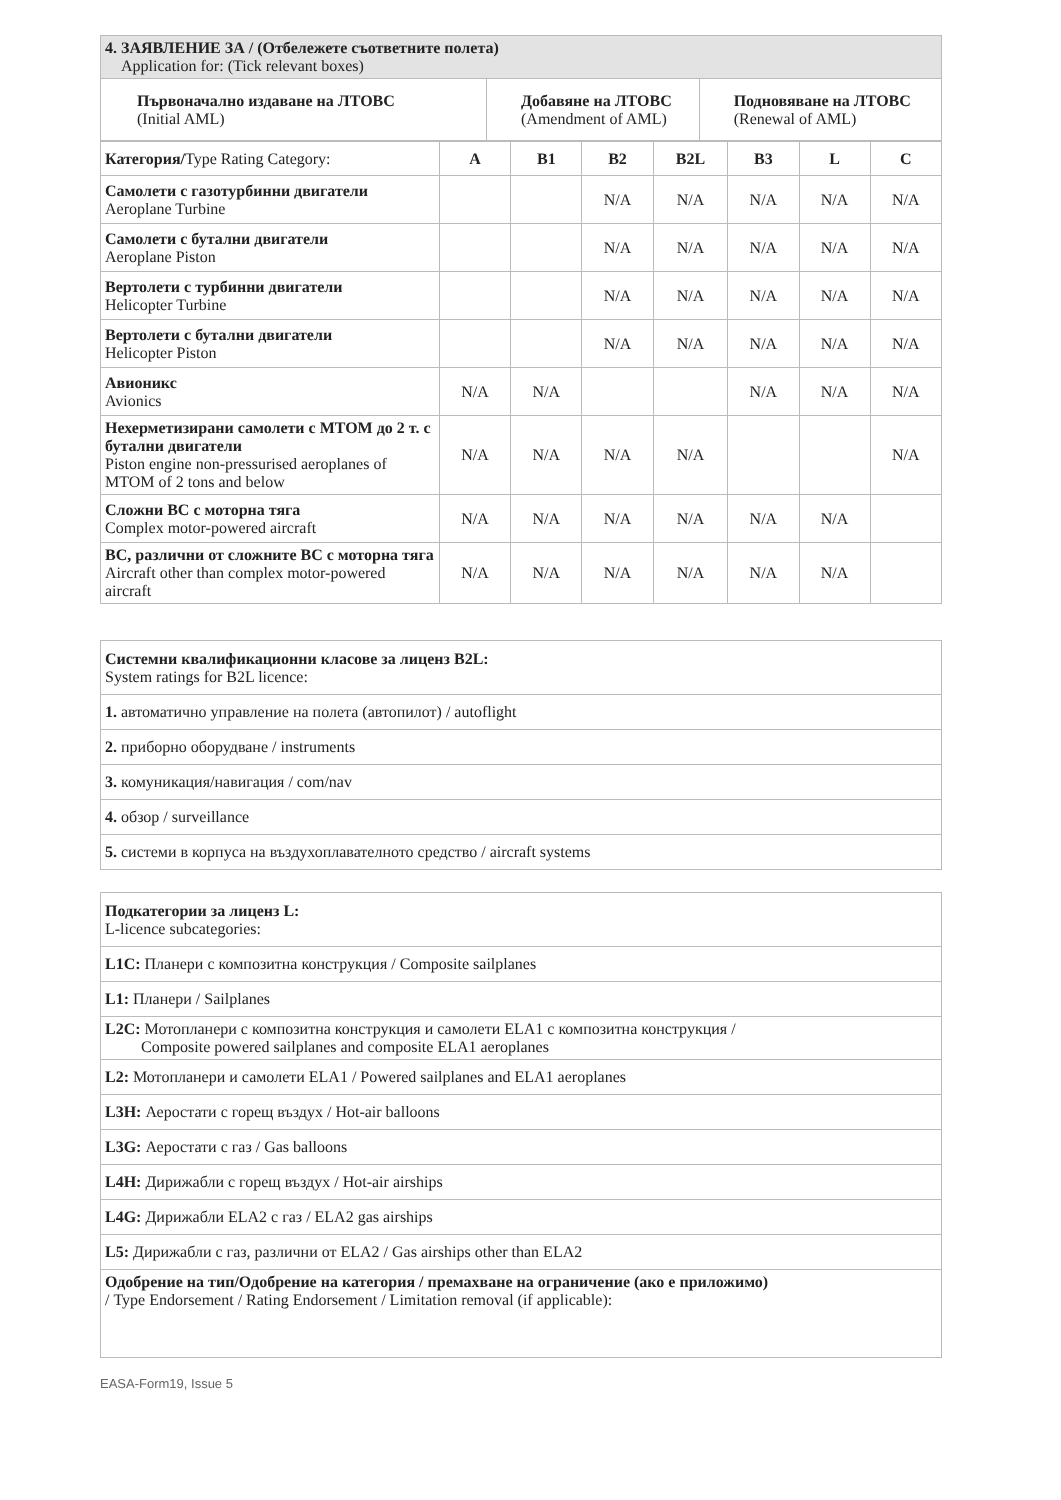| 4. ЗАЯВЛЕНИЕ ЗА / (Отбележете съответните полета) Application for: (Tick relevant boxes) | | |
| Първоначално издаване на ЛТОВС (Initial AML) | Добавяне на ЛТОВС (Amendment of AML) | Подновяване на ЛТОВС (Renewal of AML) |
| Категория/ Type Rating Category: | A | B1 | B2 | B2L | B3 | L | C |
| Самолети с газотурбинни двигатели Aeroplane Turbine | | | N/A | N/A | N/A | N/A | N/A |
| Самолети с бутални двигатели Aeroplane Piston | | | N/A | N/A | N/A | N/A | N/A |
| Вертолети с турбинни двигатели Helicopter Turbine | | | N/A | N/A | N/A | N/A | N/A |
| Вертолети с бутални двигатели Helicopter Piston | | | N/A | N/A | N/A | N/A | N/A |
| Авионикс Avionics | N/A | N/A | | | N/A | N/A | N/A |
| Нехерметизирани самолети с MTOM до 2 т. с бутални двигатели Piston engine non-pressurised aeroplanes of MTOM of 2 tons and below | N/A | N/A | N/A | N/A | | | N/A |
| Сложни ВС с моторна тяга Complex motor-powered aircraft | N/A | N/A | N/A | N/A | N/A | N/A | |
| ВС, различни от сложните ВС с моторна тяга Aircraft other than complex motor-powered aircraft | N/A | N/A | N/A | N/A | N/A | N/A | |
| Системни квалификационни класове за лиценз B2L: System ratings for B2L licence: |
| 1. автоматично управление на полета (автопилот) / autoflight |
| 2. приборно оборудване / instruments |
| 3. комуникация/навигация / com/nav |
| 4. обзор / surveillance |
| 5. системи в корпуса на въздухоплавателното средство / aircraft systems |
| Подкатегории за лиценз L: L-licence subcategories: |
| L1C: Планери с композитна конструкция / Composite sailplanes |
| L1: Планери / Sailplanes |
| L2C: Мотопланери с композитна конструкция и самолети ELA1 с композитна конструкция / Composite powered sailplanes and composite ELA1 aeroplanes |
| L2: Мотопланери и самолети ELA1 / Powered sailplanes and ELA1 aeroplanes |
| L3H: Аеростати с горещ въздух / Hot-air balloons |
| L3G: Аеростати с газ / Gas balloons |
| L4H: Дирижабли с горещ въздух / Hot-air airships |
| L4G: Дирижабли ELA2 с газ / ELA2 gas airships |
| L5: Дирижабли с газ, различни от ELA2 / Gas airships other than ELA2 |
| Одобрение на тип/Одобрение на категория / премахване на ограничение (ако е приложимо) / Type Endorsement / Rating Endorsement / Limitation removal (if applicable): |
EASA-Form19, Issue 5